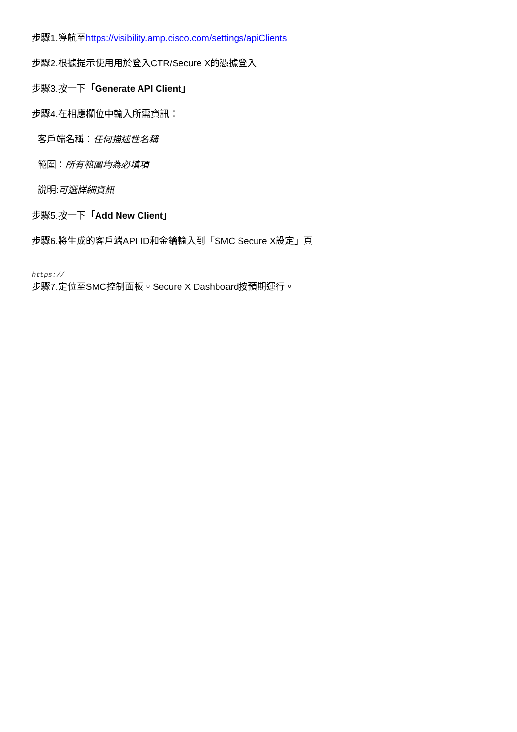步驟1.導航至https://visibility.amp.cisco.com/settings/apiClients
步驟2.根據提示使用用於登入CTR/Secure X的憑據登入
步驟3.按一下「Generate API Client」
步驟4.在相應欄位中輸入所需資訊：
客戶端名稱：任何描述性名稱
範圍：所有範圍均為必填項
說明:可選詳細資訊
步驟5.按一下「Add New Client」
步驟6.將生成的客戶端API ID和金鑰輸入到「SMC Secure X設定」頁
https://
步驟7.定位至SMC控制面板。Secure X Dashboard按預期運行。